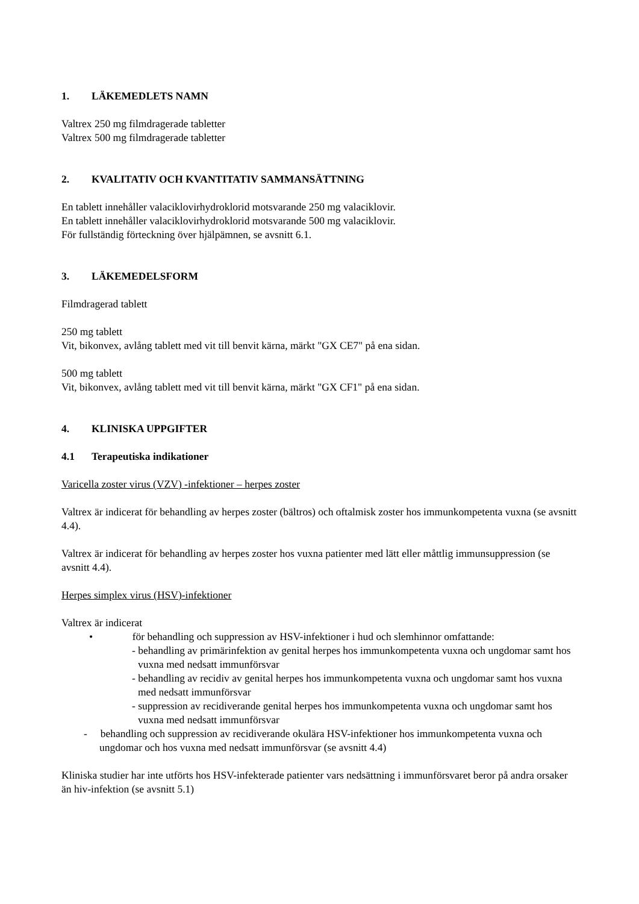1. LÄKEMEDLETS NAMN
Valtrex 250 mg filmdragerade tabletter
Valtrex 500 mg filmdragerade tabletter
2. KVALITATIV OCH KVANTITATIV SAMMANSÄTTNING
En tablett innehåller valaciklovirhydroklorid motsvarande 250 mg valaciklovir.
En tablett innehåller valaciklovirhydroklorid motsvarande 500 mg valaciklovir.
För fullständig förteckning över hjälpämnen, se avsnitt 6.1.
3. LÄKEMEDELSFORM
Filmdragerad tablett
250 mg tablett
Vit, bikonvex, avlång tablett med vit till benvit kärna, märkt "GX CE7" på ena sidan.
500 mg tablett
Vit, bikonvex, avlång tablett med vit till benvit kärna, märkt "GX CF1" på ena sidan.
4. KLINISKA UPPGIFTER
4.1 Terapeutiska indikationer
Varicella zoster virus (VZV) -infektioner – herpes zoster
Valtrex är indicerat för behandling av herpes zoster (bältros) och oftalmisk zoster hos immunkompetenta vuxna (se avsnitt 4.4).
Valtrex är indicerat för behandling av herpes zoster hos vuxna patienter med lätt eller måttlig immunsuppression (se avsnitt 4.4).
Herpes simplex virus (HSV)-infektioner
Valtrex är indicerat
• för behandling och suppression av HSV-infektioner i hud och slemhinnor omfattande:
- behandling av primärinfektion av genital herpes hos immunkompetenta vuxna och ungdomar samt hos vuxna med nedsatt immunförsvar
- behandling av recidiv av genital herpes hos immunkompetenta vuxna och ungdomar samt hos vuxna med nedsatt immunförsvar
- suppression av recidiverande genital herpes hos immunkompetenta vuxna och ungdomar samt hos vuxna med nedsatt immunförsvar
- behandling och suppression av recidiverande okulära HSV-infektioner hos immunkompetenta vuxna och ungdomar och hos vuxna med nedsatt immunförsvar (se avsnitt 4.4)
Kliniska studier har inte utförts hos HSV-infekterade patienter vars nedsättning i immunförsvaret beror på andra orsaker än hiv-infektion (se avsnitt 5.1)